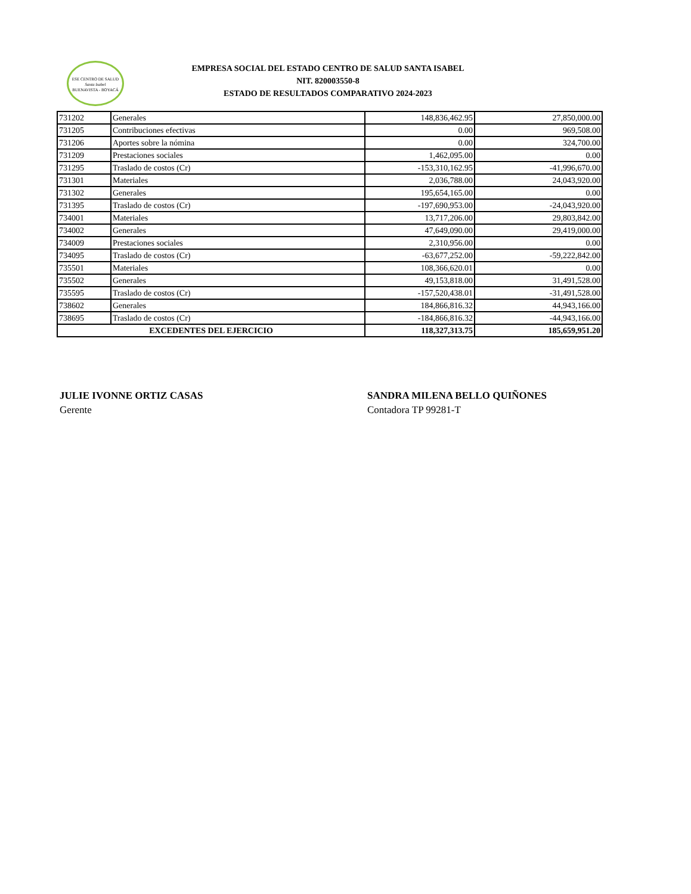ESE CENTRO DE SALUD
Santa Isabel
BUENAVISTA - BOYACÁ
EMPRESA SOCIAL DEL ESTADO CENTRO DE SALUD SANTA ISABEL
NIT. 820003550-8
ESTADO DE RESULTADOS COMPARATIVO 2024-2023
| 731202 | Generales | 148,836,462.95 | 27,850,000.00 |
| 731205 | Contribuciones efectivas | 0.00 | 969,508.00 |
| 731206 | Aportes sobre la nómina | 0.00 | 324,700.00 |
| 731209 | Prestaciones sociales | 1,462,095.00 | 0.00 |
| 731295 | Traslado de costos (Cr) | -153,310,162.95 | -41,996,670.00 |
| 731301 | Materiales | 2,036,788.00 | 24,043,920.00 |
| 731302 | Generales | 195,654,165.00 | 0.00 |
| 731395 | Traslado de costos (Cr) | -197,690,953.00 | -24,043,920.00 |
| 734001 | Materiales | 13,717,206.00 | 29,803,842.00 |
| 734002 | Generales | 47,649,090.00 | 29,419,000.00 |
| 734009 | Prestaciones sociales | 2,310,956.00 | 0.00 |
| 734095 | Traslado de costos (Cr) | -63,677,252.00 | -59,222,842.00 |
| 735501 | Materiales | 108,366,620.01 | 0.00 |
| 735502 | Generales | 49,153,818.00 | 31,491,528.00 |
| 735595 | Traslado de costos (Cr) | -157,520,438.01 | -31,491,528.00 |
| 738602 | Generales | 184,866,816.32 | 44,943,166.00 |
| 738695 | Traslado de costos (Cr) | -184,866,816.32 | -44,943,166.00 |
| EXCEDENTES DEL EJERCICIO | | 118,327,313.75 | 185,659,951.20 |
JULIE IVONNE ORTIZ CASAS
Gerente
SANDRA MILENA BELLO QUIÑONES
Contadora TP 99281-T